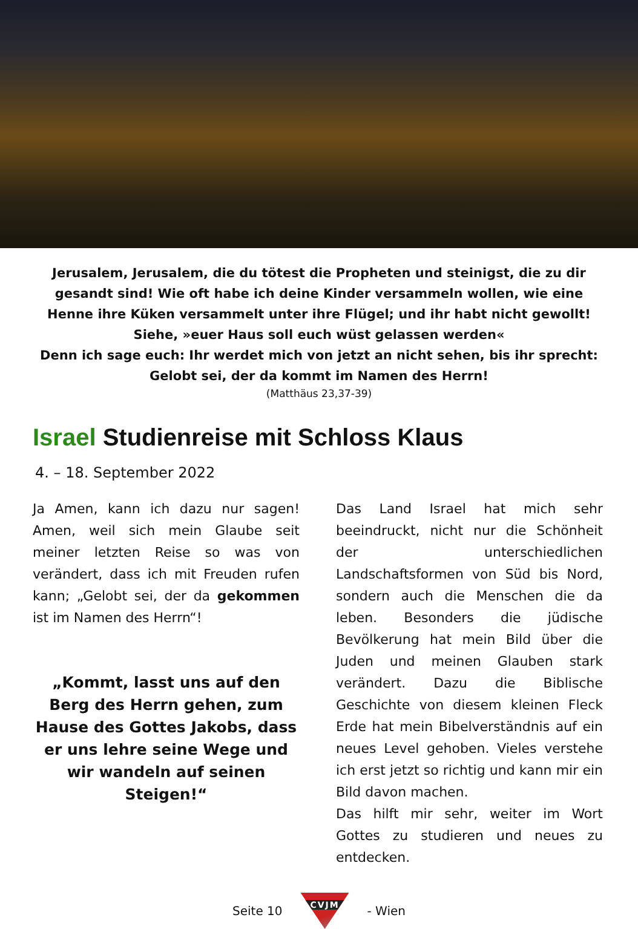Jerusalem, Jerusalem, die du tötest die Propheten und steinigst, die zu dir gesandt sind! Wie oft habe ich deine Kinder versammeln wollen, wie eine Henne ihre Küken versammelt unter ihre Flügel; und ihr habt nicht gewollt! Siehe, »euer Haus soll euch wüst gelassen werden«
Denn ich sage euch: Ihr werdet mich von jetzt an nicht sehen, bis ihr sprecht: Gelobt sei, der da kommt im Namen des Herrn!
(Matthäus 23,37-39)
Israel Studienreise mit Schloss Klaus
4. – 18. September 2022
Ja Amen, kann ich dazu nur sagen! Amen, weil sich mein Glaube seit meiner letzten Reise so was von verändert, dass ich mit Freuden rufen kann; „Gelobt sei, der da gekommen ist im Namen des Herrn“!
„Kommt, lasst uns auf den Berg des Herrn gehen, zum Hause des Gottes Jakobs, dass er uns lehre seine Wege und wir wandeln auf seinen Steigen!“
Das Land Israel hat mich sehr beeindruckt, nicht nur die Schönheit der unterschiedlichen Landschaftsformen von Süd bis Nord, sondern auch die Menschen die da leben. Besonders die jüdische Bevölkerung hat mein Bild über die Juden und meinen Glauben stark verändert. Dazu die Biblische Geschichte von diesem kleinen Fleck Erde hat mein Bibelverständnis auf ein neues Level gehoben. Vieles verstehe ich erst jetzt so richtig und kann mir ein Bild davon machen.
Das hilft mir sehr, weiter im Wort Gottes zu studieren und neues zu entdecken.
Seite 10
CVJM
- Wien